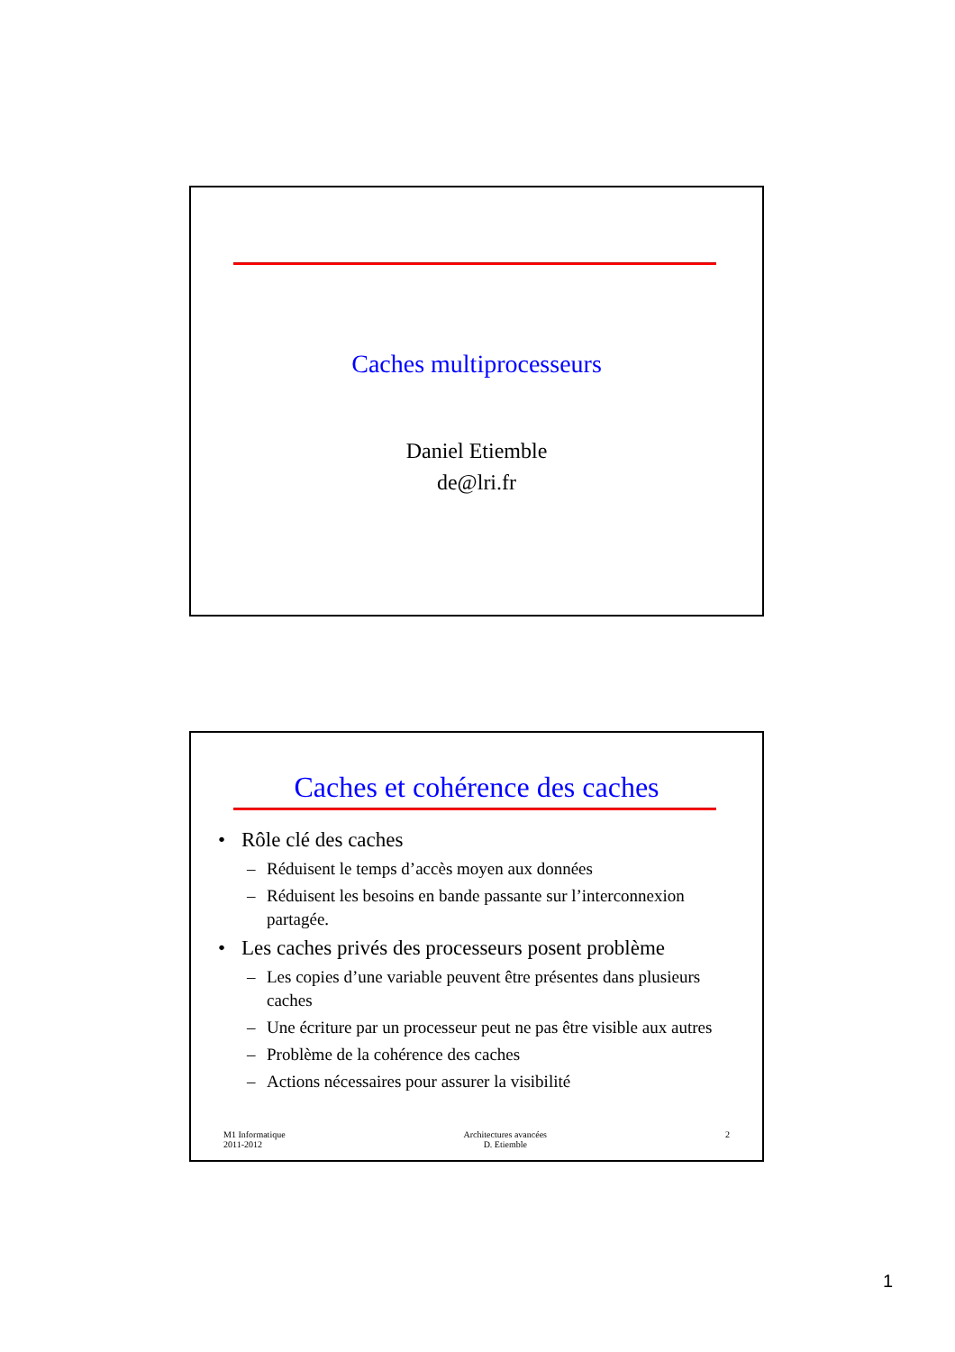Caches multiprocesseurs
Daniel Etiemble
de@lri.fr
Caches et cohérence des caches
• Rôle clé des caches
– Réduisent le temps d’accès moyen aux données
– Réduisent les besoins en bande passante sur l’interconnexion partagée.
• Les caches privés des processeurs posent problème
– Les copies d’une variable peuvent être présentes dans plusieurs caches
– Une écriture par un processeur peut ne pas être visible aux autres
– Problème de la cohérence des caches
– Actions nécessaires pour assurer la visibilité
M1 Informatique
2011-2012
Architectures avancées
D. Etiemble
2
1